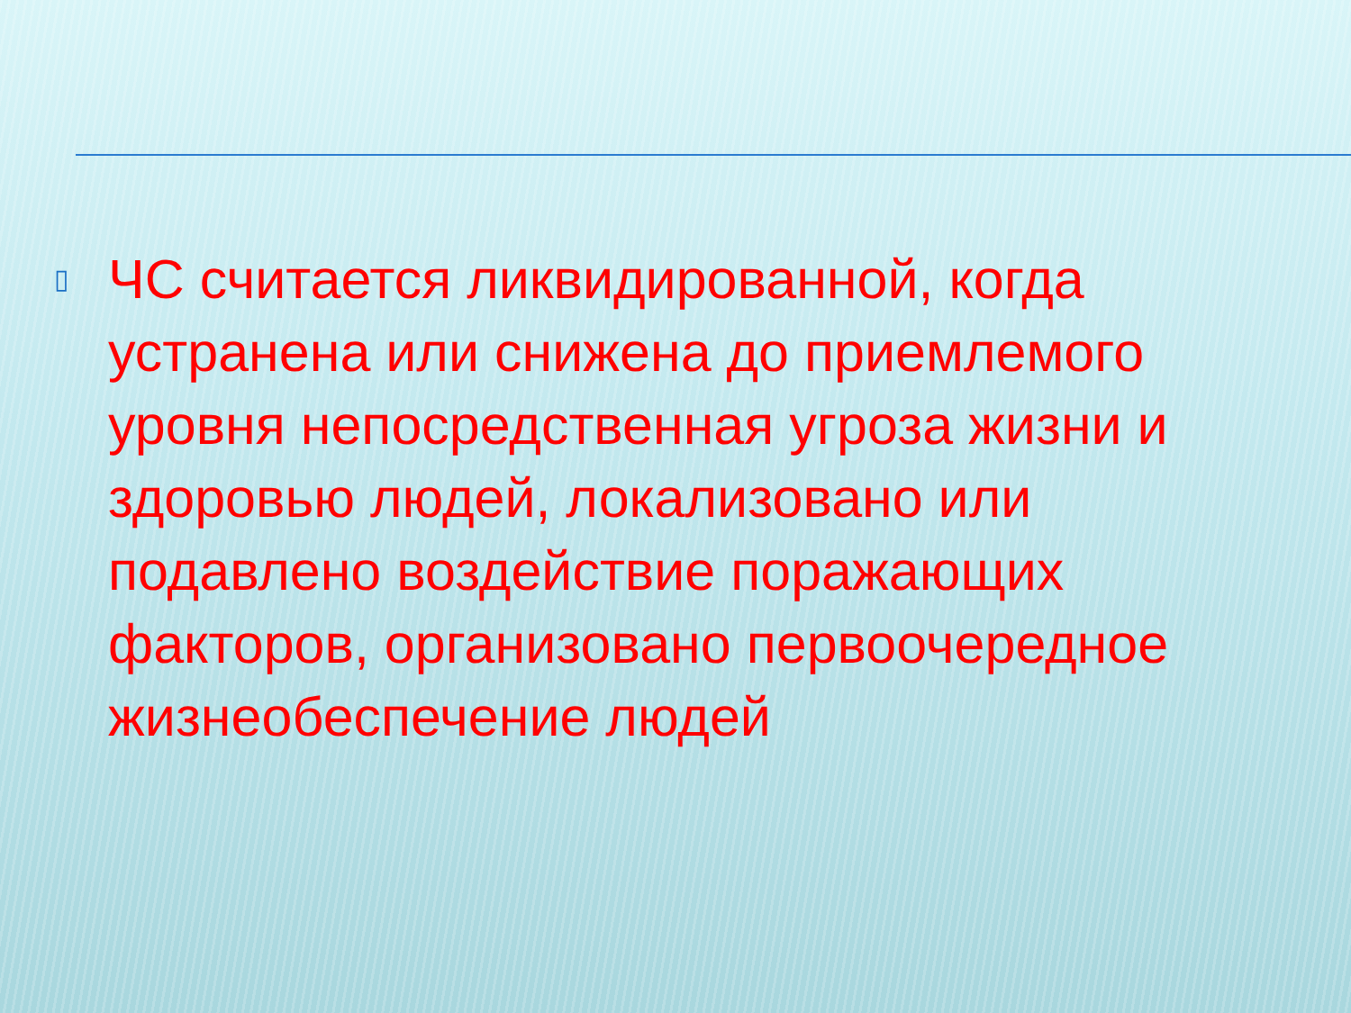▯
ЧС считается ликвидированной, когда устранена или снижена до приемлемого уровня непосредственная угроза жизни и здоровью людей, локализовано или подавлено воздействие поражающих факторов, организовано первоочередное жизнеобеспечение людей